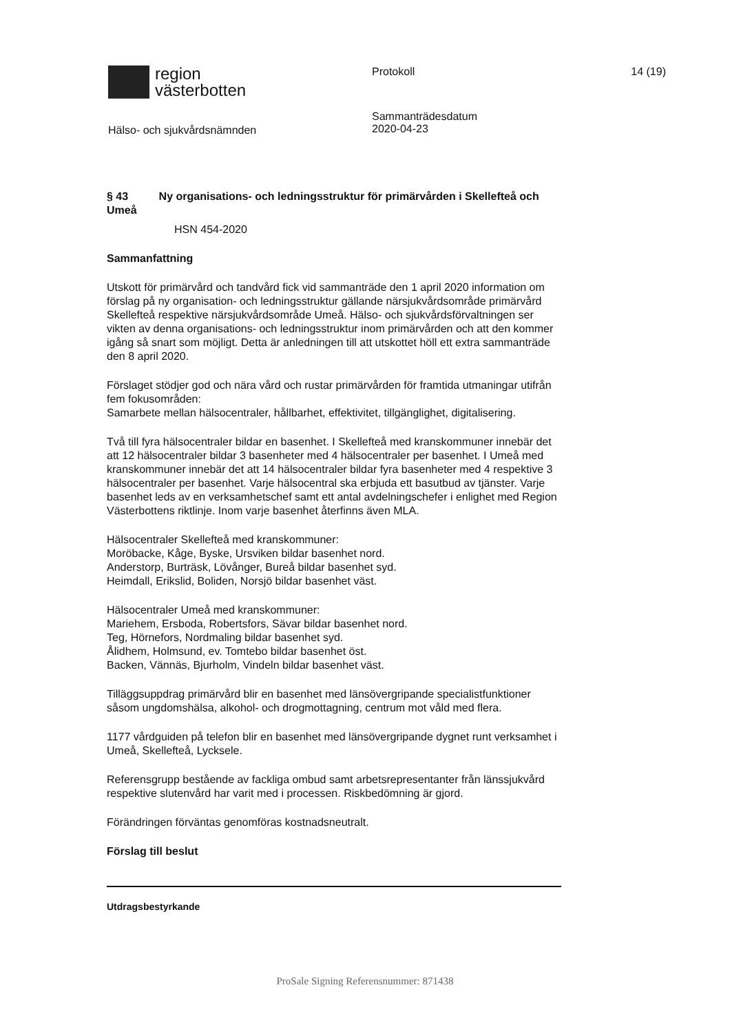region
västerbotten
Protokoll 14 (19)
Hälso- och sjukvårdsnämnden
Sammanträdesdatum
2020-04-23
§ 43 Ny organisations- och ledningsstruktur för primärvården i Skellefteå och Umeå
HSN 454-2020
Sammanfattning
Utskott för primärvård och tandvård fick vid sammanträde den 1 april 2020 information om förslag på ny organisation- och ledningsstruktur gällande närsjukvårdsområde primärvård Skellefteå respektive närsjukvårdsområde Umeå. Hälso- och sjukvårdsförvaltningen ser vikten av denna organisations- och ledningsstruktur inom primärvården och att den kommer igång så snart som möjligt. Detta är anledningen till att utskottet höll ett extra sammanträde den 8 april 2020.
Förslaget stödjer god och nära vård och rustar primärvården för framtida utmaningar utifrån fem fokusområden:
Samarbete mellan hälsocentraler, hållbarhet, effektivitet, tillgänglighet, digitalisering.
Två till fyra hälsocentraler bildar en basenhet. I Skellefteå med kranskommuner innebär det att 12 hälsocentraler bildar 3 basenheter med 4 hälsocentraler per basenhet. I Umeå med kranskommuner innebär det att 14 hälsocentraler bildar fyra basenheter med 4 respektive 3 hälsocentraler per basenhet. Varje hälsocentral ska erbjuda ett basutbud av tjänster. Varje basenhet leds av en verksamhetschef samt ett antal avdelningschefer i enlighet med Region Västerbottens riktlinje. Inom varje basenhet återfinns även MLA.
Hälsocentraler Skellefteå med kranskommuner:
Moröbacke, Kåge, Byske, Ursviken bildar basenhet nord.
Anderstorp, Burträsk, Lövånger, Bureå bildar basenhet syd.
Heimdall, Erikslid, Boliden, Norsjö bildar basenhet väst.
Hälsocentraler Umeå med kranskommuner:
Mariehem, Ersboda, Robertsfors, Sävar bildar basenhet nord.
Teg, Hörnefors, Nordmaling bildar basenhet syd.
Ålidhem, Holmsund, ev. Tomtebo bildar basenhet öst.
Backen, Vännäs, Bjurholm, Vindeln bildar basenhet väst.
Tilläggsuppdrag primärvård blir en basenhet med länsövergripande specialistfunktioner såsom ungdomshälsa, alkohol- och drogmottagning, centrum mot våld med flera.
1177 vårdguiden på telefon blir en basenhet med länsövergripande dygnet runt verksamhet i Umeå, Skellefteå, Lycksele.
Referensgrupp bestående av fackliga ombud samt arbetsrepresentanter från länssjukvård respektive slutenvård har varit med i processen. Riskbedömning är gjord.
Förändringen förväntas genomföras kostnadsneutralt.
Förslag till beslut
Utdragsbestyrkande
ProSale Signing Referensnummer: 871438